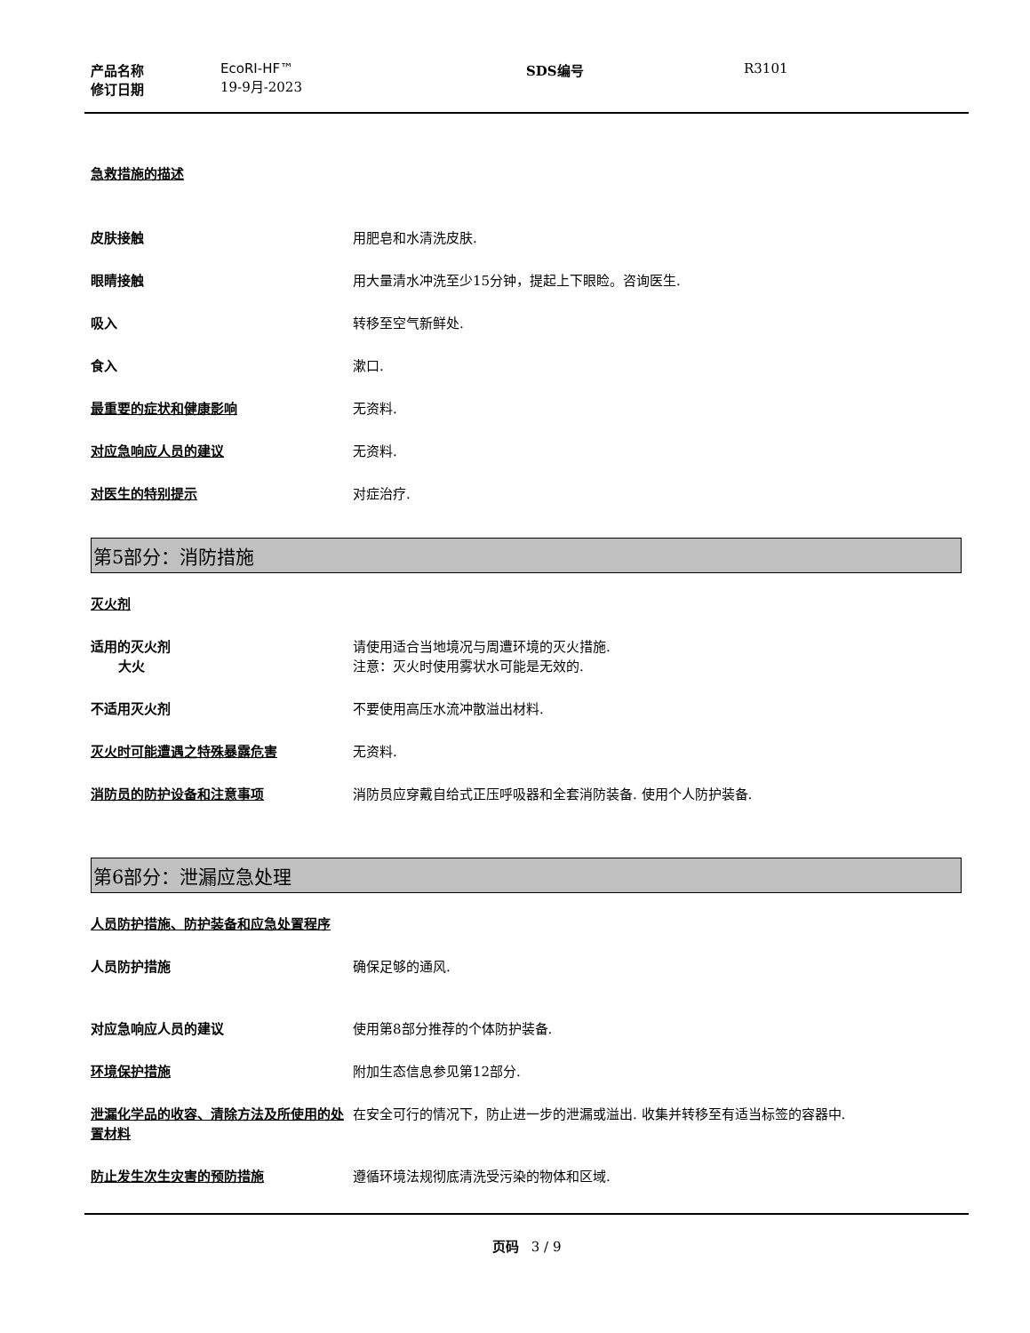产品名称
修订日期
EcoRI-HF™
19-9月-2023
SDS编号 R3101
急救措施的描述
皮肤接触 用肥皂和水清洗皮肤.
眼睛接触 用大量清水冲洗至少15分钟，提起上下眼睑。咨询医生.
吸入 转移至空气新鲜处.
食入 漱口.
最重要的症状和健康影响 无资料.
对应急响应人员的建议 无资料.
对医生的特别提示 对症治疗.
第5部分：消防措施
灭火剂
适用的灭火剂
大火
请使用适合当地境况与周遭环境的灭火措施.
注意：灭火时使用雾状水可能是无效的.
不适用灭火剂 不要使用高压水流冲散溢出材料.
灭火时可能遭遇之特殊暴露危害 无资料.
消防员的防护设备和注意事项 消防员应穿戴自给式正压呼吸器和全套消防装备. 使用个人防护装备.
第6部分：泄漏应急处理
人员防护措施、防护装备和应急处置程序
人员防护措施 确保足够的通风.
对应急响应人员的建议 使用第8部分推荐的个体防护装备.
环境保护措施 附加生态信息参见第12部分.
泄漏化学品的收容、清除方法及所使用的处置材料
在安全可行的情况下，防止进一步的泄漏或溢出. 收集并转移至有适当标签的容器中.
防止发生次生灾害的预防措施 遵循环境法规彻底清洗受污染的物体和区域.
页码 3 / 9